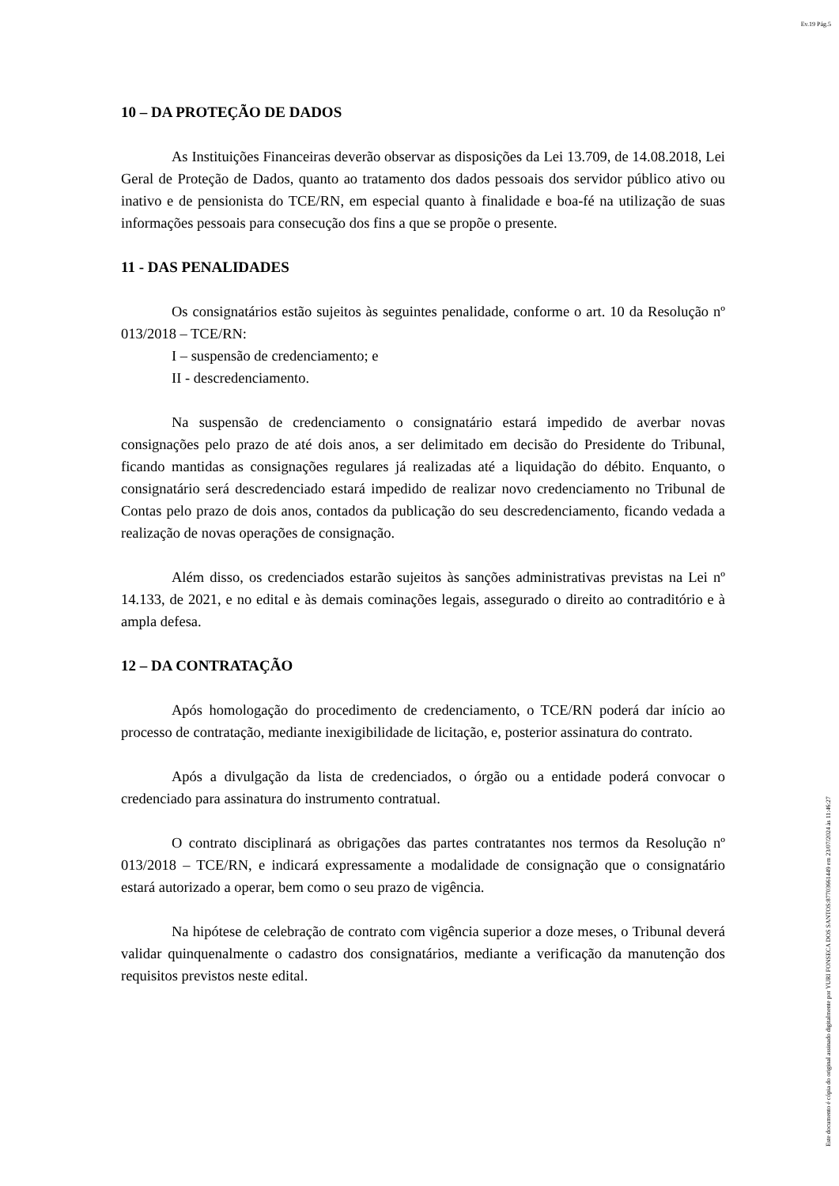Ev.19 Pág.5
10 – DA PROTEÇÃO DE DADOS
As Instituições Financeiras deverão observar as disposições da Lei 13.709, de 14.08.2018, Lei Geral de Proteção de Dados, quanto ao tratamento dos dados pessoais dos servidor público ativo ou inativo e de pensionista do TCE/RN, em especial quanto à finalidade e boa-fé na utilização de suas informações pessoais para consecução dos fins a que se propõe o presente.
11 - DAS PENALIDADES
Os consignatários estão sujeitos às seguintes penalidade, conforme o art. 10 da Resolução nº 013/2018 – TCE/RN:
I – suspensão de credenciamento; e
II - descredenciamento.
Na suspensão de credenciamento o consignatário estará impedido de averbar novas consignações pelo prazo de até dois anos, a ser delimitado em decisão do Presidente do Tribunal, ficando mantidas as consignações regulares já realizadas até a liquidação do débito. Enquanto, o consignatário será descredenciado estará impedido de realizar novo credenciamento no Tribunal de Contas pelo prazo de dois anos, contados da publicação do seu descredenciamento, ficando vedada a realização de novas operações de consignação.
Além disso, os credenciados estarão sujeitos às sanções administrativas previstas na Lei nº 14.133, de 2021, e no edital e às demais cominações legais, assegurado o direito ao contraditório e à ampla defesa.
12 – DA CONTRATAÇÃO
Após homologação do procedimento de credenciamento, o TCE/RN poderá dar início ao processo de contratação, mediante inexigibilidade de licitação, e, posterior assinatura do contrato.
Após a divulgação da lista de credenciados, o órgão ou a entidade poderá convocar o credenciado para assinatura do instrumento contratual.
O contrato disciplinará as obrigações das partes contratantes nos termos da Resolução nº 013/2018 – TCE/RN, e indicará expressamente a modalidade de consignação que o consignatário estará autorizado a operar, bem como o seu prazo de vigência.
Na hipótese de celebração de contrato com vigência superior a doze meses, o Tribunal deverá validar quinquenalmente o cadastro dos consignatários, mediante a verificação da manutenção dos requisitos previstos neste edital.
Este documento é cópia do original assinado digitalmente por YURI FONSECA DOS SANTOS:87703661449 em 23/07/2024 às 11:46:27